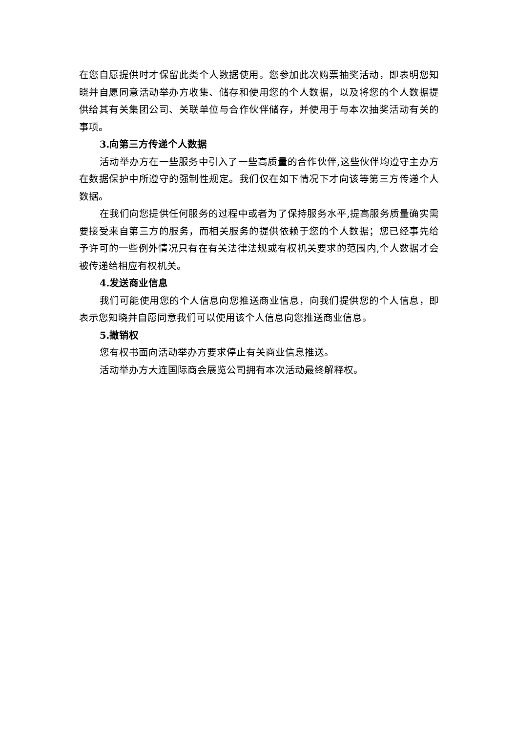在您自愿提供时才保留此类个人数据使用。您参加此次购票抽奖活动，即表明您知晓并自愿同意活动举办方收集、储存和使用您的个人数据，以及将您的个人数据提供给其有关集团公司、关联单位与合作伙伴储存，并使用于与本次抽奖活动有关的事项。
3.向第三方传递个人数据
活动举办方在一些服务中引入了一些高质量的合作伙伴,这些伙伴均遵守主办方在数据保护中所遵守的强制性规定。我们仅在如下情况下才向该等第三方传递个人数据。
在我们向您提供任何服务的过程中或者为了保持服务水平,提高服务质量确实需要接受来自第三方的服务，而相关服务的提供依赖于您的个人数据；您已经事先给予许可的一些例外情况只有在有关法律法规或有权机关要求的范围内,个人数据才会被传递给相应有权机关。
4.发送商业信息
我们可能使用您的个人信息向您推送商业信息，向我们提供您的个人信息，即表示您知晓并自愿同意我们可以使用该个人信息向您推送商业信息。
5.撤销权
您有权书面向活动举办方要求停止有关商业信息推送。
活动举办方大连国际商会展览公司拥有本次活动最终解释权。